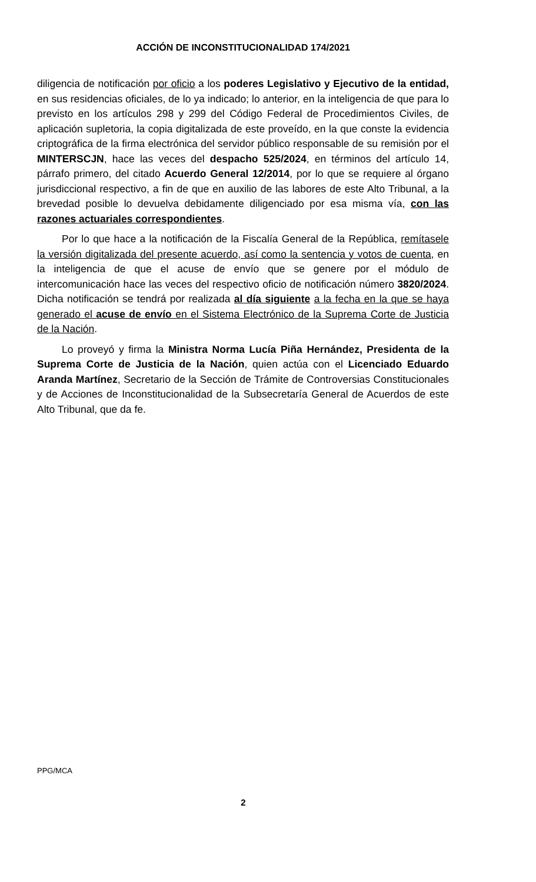ACCIÓN DE INCONSTITUCIONALIDAD 174/2021
diligencia de notificación por oficio a los poderes Legislativo y Ejecutivo de la entidad, en sus residencias oficiales, de lo ya indicado; lo anterior, en la inteligencia de que para lo previsto en los artículos 298 y 299 del Código Federal de Procedimientos Civiles, de aplicación supletoria, la copia digitalizada de este proveído, en la que conste la evidencia criptográfica de la firma electrónica del servidor público responsable de su remisión por el MINTERSCJN, hace las veces del despacho 525/2024, en términos del artículo 14, párrafo primero, del citado Acuerdo General 12/2014, por lo que se requiere al órgano jurisdiccional respectivo, a fin de que en auxilio de las labores de este Alto Tribunal, a la brevedad posible lo devuelva debidamente diligenciado por esa misma vía, con las razones actuariales correspondientes.
Por lo que hace a la notificación de la Fiscalía General de la República, remítasele la versión digitalizada del presente acuerdo, así como la sentencia y votos de cuenta, en la inteligencia de que el acuse de envío que se genere por el módulo de intercomunicación hace las veces del respectivo oficio de notificación número 3820/2024. Dicha notificación se tendrá por realizada al día siguiente a la fecha en la que se haya generado el acuse de envío en el Sistema Electrónico de la Suprema Corte de Justicia de la Nación.
Lo proveyó y firma la Ministra Norma Lucía Piña Hernández, Presidenta de la Suprema Corte de Justicia de la Nación, quien actúa con el Licenciado Eduardo Aranda Martínez, Secretario de la Sección de Trámite de Controversias Constitucionales y de Acciones de Inconstitucionalidad de la Subsecretaría General de Acuerdos de este Alto Tribunal, que da fe.
PPG/MCA
2